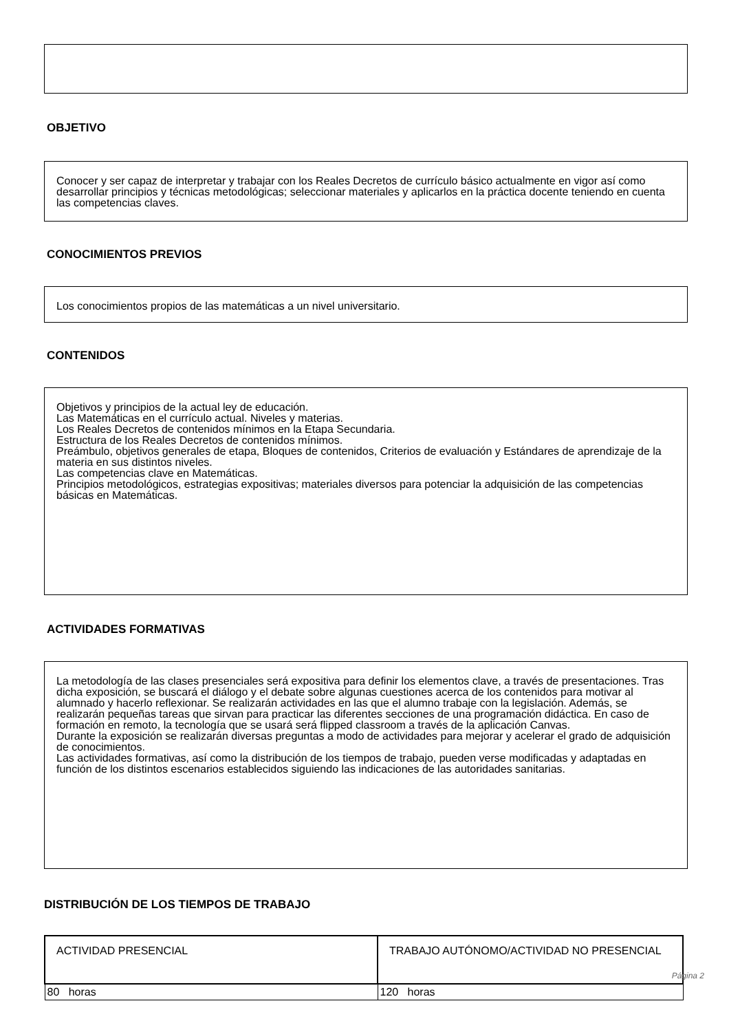OBJETIVO
Conocer y ser capaz de interpretar y trabajar con los Reales Decretos de currículo básico actualmente en vigor así como desarrollar principios y técnicas metodológicas; seleccionar materiales y aplicarlos en la práctica docente teniendo en cuenta las competencias claves.
CONOCIMIENTOS PREVIOS
Los conocimientos propios de las matemáticas a un nivel universitario.
CONTENIDOS
Objetivos y principios de la actual ley de educación.
Las Matemáticas en el currículo actual. Niveles y materias.
Los Reales Decretos de contenidos mínimos en la Etapa Secundaria.
Estructura de los Reales Decretos de contenidos mínimos.
Preámbulo, objetivos generales de etapa, Bloques de contenidos, Criterios de evaluación y Estándares de aprendizaje de la materia en sus distintos niveles.
Las competencias clave en Matemáticas.
Principios metodológicos, estrategias expositivas; materiales diversos para potenciar la adquisición de las competencias básicas en Matemáticas.
ACTIVIDADES FORMATIVAS
La metodología de las clases presenciales será expositiva para definir los elementos clave, a través de presentaciones. Tras dicha exposición, se buscará el diálogo y el debate sobre algunas cuestiones acerca de los contenidos para motivar al alumnado y hacerlo reflexionar. Se realizarán actividades en las que el alumno trabaje con la legislación. Además, se realizarán pequeñas tareas que sirvan para practicar las diferentes secciones de una programación didáctica. En caso de formación en remoto, la tecnología que se usará será flipped classroom a través de la aplicación Canvas.
Durante la exposición se realizarán diversas preguntas a modo de actividades para mejorar y acelerar el grado de adquisición de conocimientos.
Las actividades formativas, así como la distribución de los tiempos de trabajo, pueden verse modificadas y adaptadas en función de los distintos escenarios establecidos siguiendo las indicaciones de las autoridades sanitarias.
DISTRIBUCIÓN DE LOS TIEMPOS DE TRABAJO
| ACTIVIDAD PRESENCIAL | TRABAJO AUTÓNOMO/ACTIVIDAD NO PRESENCIAL |
| 80 horas | 120 horas |
Página 2